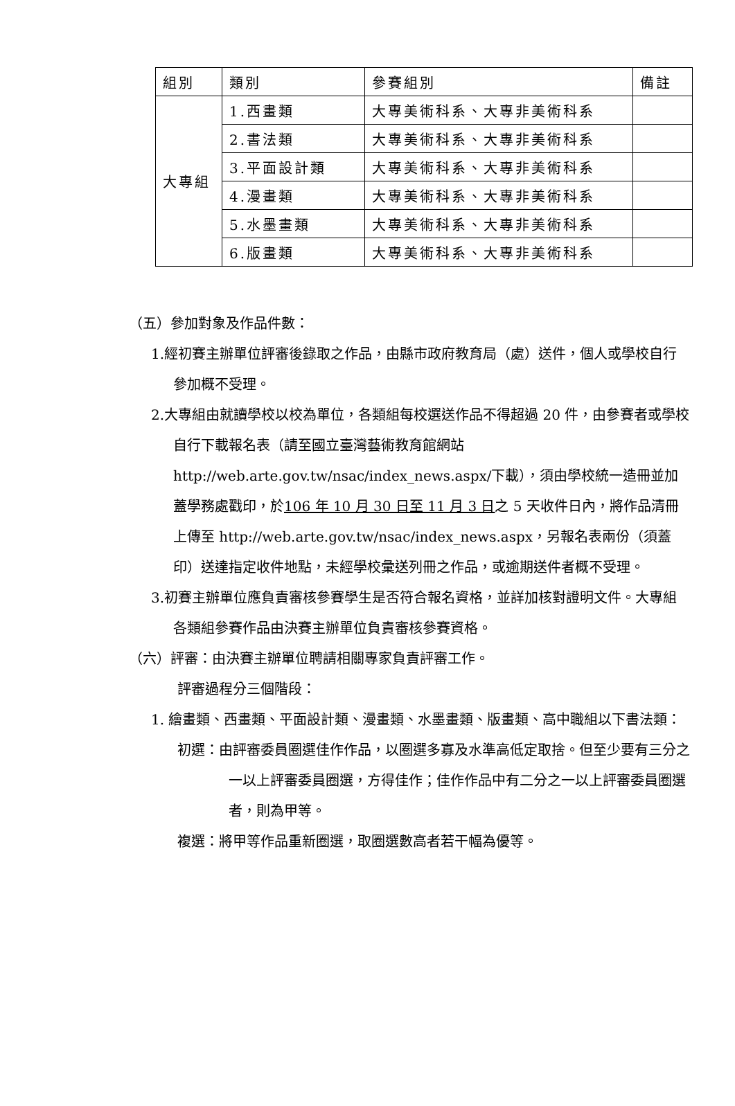| 組別 | 類別 | 參賽組別 | 備註 |
| 大專組 | 1.西畫類 | 大專美術科系、大專非美術科系 | |
| | 2.書法類 | 大專美術科系、大專非美術科系 | |
| | 3.平面設計類 | 大專美術科系、大專非美術科系 | |
| | 4.漫畫類 | 大專美術科系、大專非美術科系 | |
| | 5.水墨畫類 | 大專美術科系、大專非美術科系 | |
| | 6.版畫類 | 大專美術科系、大專非美術科系 | |
（五）參加對象及作品件數：
1.經初賽主辦單位評審後錄取之作品，由縣市政府教育局（處）送件，個人或學校自行參加概不受理。
2.大專組由就讀學校以校為單位，各類組每校選送作品不得超過 20 件，由參賽者或學校自行下載報名表（請至國立臺灣藝術教育館網站 http://web.arte.gov.tw/nsac/index_news.aspx/下載），須由學校統一造冊並加蓋學務處戳印，於106 年 10 月 30 日至 11 月 3 日之 5 天收件日內，將作品清冊上傳至 http://web.arte.gov.tw/nsac/index_news.aspx，另報名表兩份（須蓋印）送達指定收件地點，未經學校彙送列冊之作品，或逾期送件者概不受理。
3.初賽主辦單位應負責審核參賽學生是否符合報名資格，並詳加核對證明文件。大專組各類組參賽作品由決賽主辦單位負責審核參賽資格。
（六）評審：由決賽主辦單位聘請相關專家負責評審工作。
評審過程分三個階段：
1. 繪畫類、西畫類、平面設計類、漫畫類、水墨畫類、版畫類、高中職組以下書法類：
初選：由評審委員圈選佳作作品，以圈選多寡及水準高低定取捨。但至少要有三分之一以上評審委員圈選，方得佳作；佳作作品中有二分之一以上評審委員圈選者，則為甲等。
複選：將甲等作品重新圈選，取圈選數高者若干幅為優等。